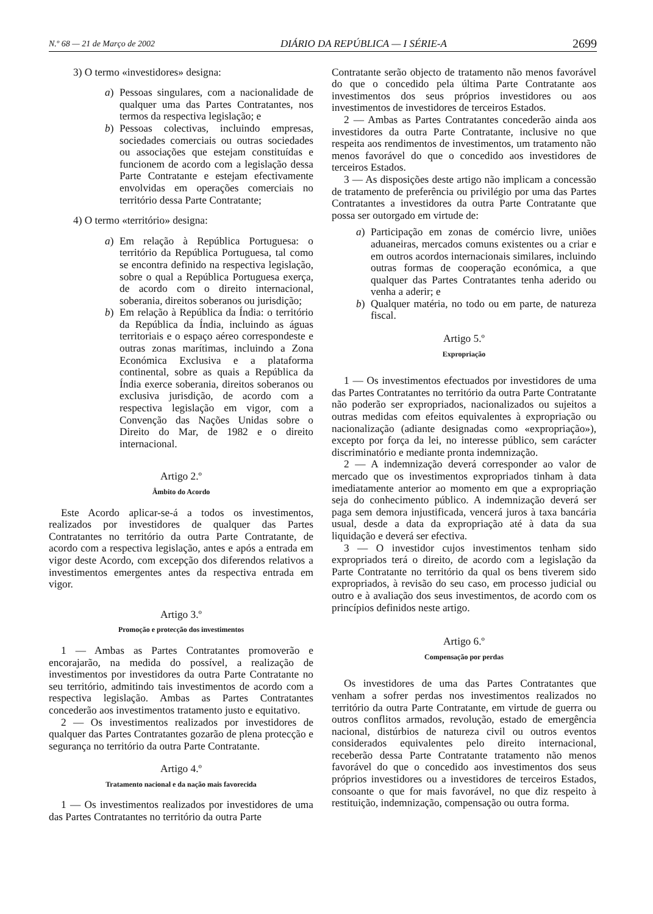N.º 68 — 21 de Março de 2002 DIÁRIO DA REPÚBLICA — I SÉRIE-A 2699
3) O termo «investidores» designa:
a) Pessoas singulares, com a nacionalidade de qualquer uma das Partes Contratantes, nos termos da respectiva legislação; e
b) Pessoas colectivas, incluindo empresas, sociedades comerciais ou outras sociedades ou associações que estejam constituídas e funcionem de acordo com a legislação dessa Parte Contratante e estejam efectivamente envolvidas em operações comerciais no território dessa Parte Contratante;
4) O termo «território» designa:
a) Em relação à República Portuguesa: o território da República Portuguesa, tal como se encontra definido na respectiva legislação, sobre o qual a República Portuguesa exerça, de acordo com o direito internacional, soberania, direitos soberanos ou jurisdição;
b) Em relação à República da Índia: o território da República da Índia, incluindo as águas territoriais e o espaço aéreo correspondeste e outras zonas marítimas, incluindo a Zona Económica Exclusiva e a plataforma continental, sobre as quais a República da Índia exerce soberania, direitos soberanos ou exclusiva jurisdição, de acordo com a respectiva legislação em vigor, com a Convenção das Nações Unidas sobre o Direito do Mar, de 1982 e o direito internacional.
Artigo 2.º
Âmbito do Acordo
Este Acordo aplicar-se-á a todos os investimentos, realizados por investidores de qualquer das Partes Contratantes no território da outra Parte Contratante, de acordo com a respectiva legislação, antes e após a entrada em vigor deste Acordo, com excepção dos diferendos relativos a investimentos emergentes antes da respectiva entrada em vigor.
Artigo 3.º
Promoção e protecção dos investimentos
1 — Ambas as Partes Contratantes promoverão e encorajarão, na medida do possível, a realização de investimentos por investidores da outra Parte Contratante no seu território, admitindo tais investimentos de acordo com a respectiva legislação. Ambas as Partes Contratantes concederão aos investimentos tratamento justo e equitativo.
2 — Os investimentos realizados por investidores de qualquer das Partes Contratantes gozarão de plena protecção e segurança no território da outra Parte Contratante.
Artigo 4.º
Tratamento nacional e da nação mais favorecida
1 — Os investimentos realizados por investidores de uma das Partes Contratantes no território da outra Parte
Contratante serão objecto de tratamento não menos favorável do que o concedido pela última Parte Contratante aos investimentos dos seus próprios investidores ou aos investimentos de investidores de terceiros Estados.
2 — Ambas as Partes Contratantes concederão ainda aos investidores da outra Parte Contratante, inclusive no que respeita aos rendimentos de investimentos, um tratamento não menos favorável do que o concedido aos investidores de terceiros Estados.
3 — As disposições deste artigo não implicam a concessão de tratamento de preferência ou privilégio por uma das Partes Contratantes a investidores da outra Parte Contratante que possa ser outorgado em virtude de:
a) Participação em zonas de comércio livre, uniões aduaneiras, mercados comuns existentes ou a criar e em outros acordos internacionais similares, incluindo outras formas de cooperação económica, a que qualquer das Partes Contratantes tenha aderido ou venha a aderir; e
b) Qualquer matéria, no todo ou em parte, de natureza fiscal.
Artigo 5.º
Expropriação
1 — Os investimentos efectuados por investidores de uma das Partes Contratantes no território da outra Parte Contratante não poderão ser expropriados, nacionalizados ou sujeitos a outras medidas com efeitos equivalentes à expropriação ou nacionalização (adiante designadas como «expropriação»), excepto por força da lei, no interesse público, sem carácter discriminatório e mediante pronta indemnização.
2 — A indemnização deverá corresponder ao valor de mercado que os investimentos expropriados tinham à data imediatamente anterior ao momento em que a expropriação seja do conhecimento público. A indemnização deverá ser paga sem demora injustificada, vencerá juros à taxa bancária usual, desde a data da expropriação até à data da sua liquidação e deverá ser efectiva.
3 — O investidor cujos investimentos tenham sido expropriados terá o direito, de acordo com a legislação da Parte Contratante no território da qual os bens tiverem sido expropriados, à revisão do seu caso, em processo judicial ou outro e à avaliação dos seus investimentos, de acordo com os princípios definidos neste artigo.
Artigo 6.º
Compensação por perdas
Os investidores de uma das Partes Contratantes que venham a sofrer perdas nos investimentos realizados no território da outra Parte Contratante, em virtude de guerra ou outros conflitos armados, revolução, estado de emergência nacional, distúrbios de natureza civil ou outros eventos considerados equivalentes pelo direito internacional, receberão dessa Parte Contratante tratamento não menos favorável do que o concedido aos investimentos dos seus próprios investidores ou a investidores de terceiros Estados, consoante o que for mais favorável, no que diz respeito à restituição, indemnização, compensação ou outra forma.